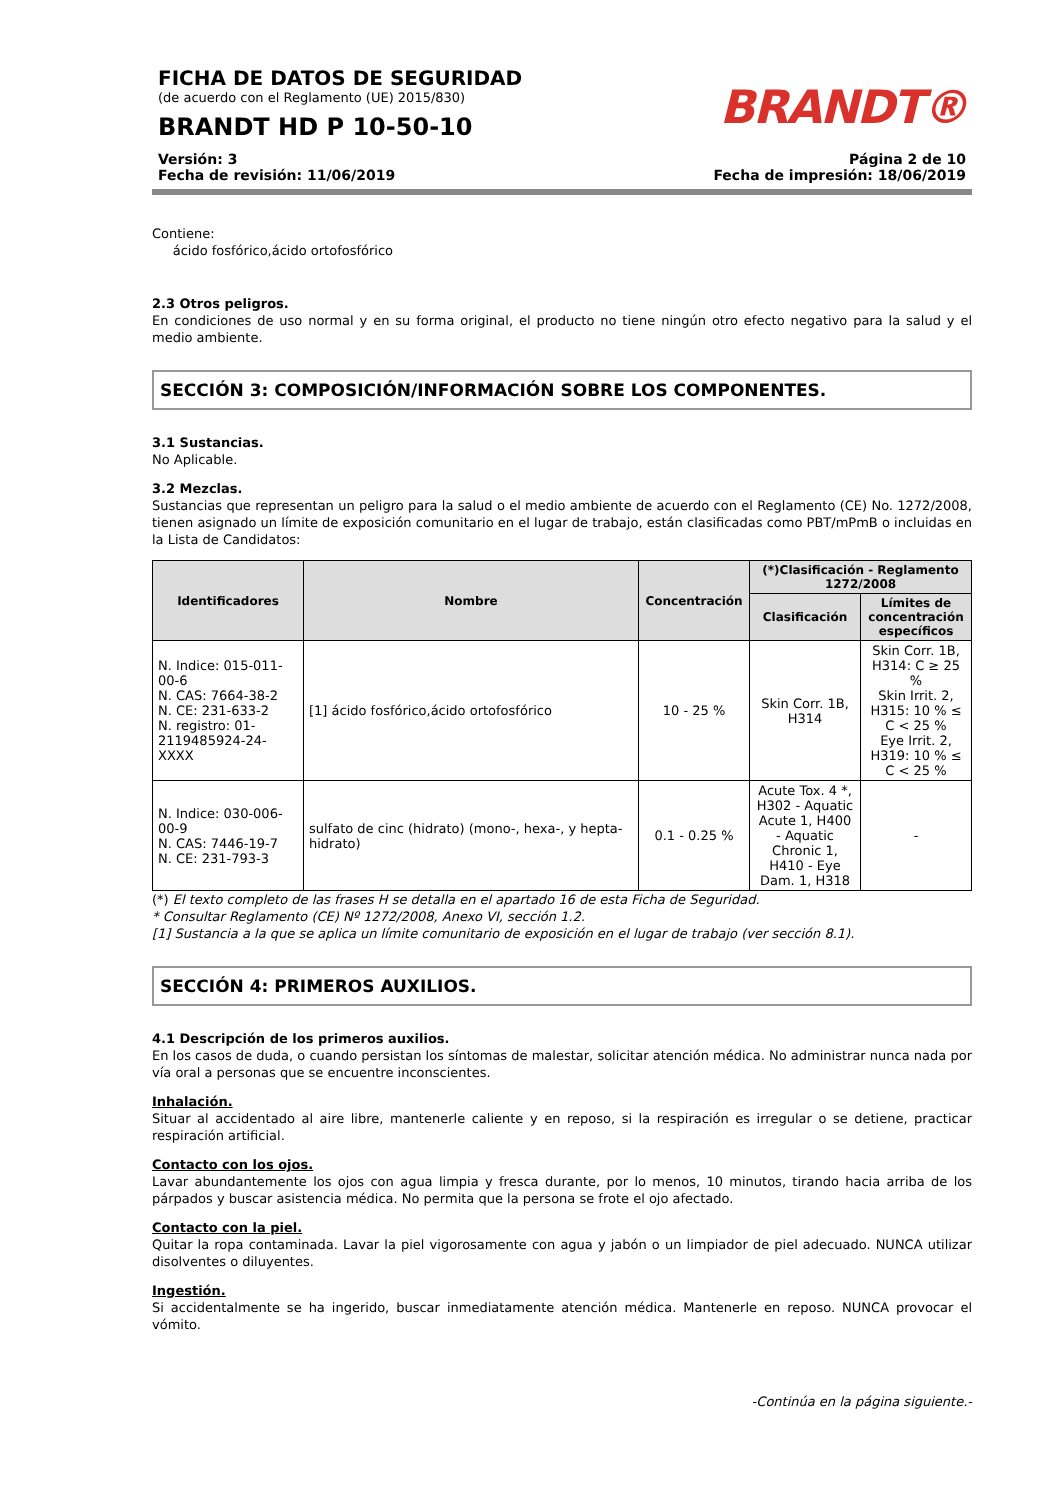FICHA DE DATOS DE SEGURIDAD
(de acuerdo con el Reglamento (UE) 2015/830)
BRANDT HD P 10-50-10
BRANDT®
Versión: 3
Fecha de revisión: 11/06/2019
Página 2 de 10
Fecha de impresión: 18/06/2019
Contiene:
ácido fosfórico,ácido ortofosfórico
2.3 Otros peligros.
En condiciones de uso normal y en su forma original, el producto no tiene ningún otro efecto negativo para la salud y el medio ambiente.
SECCIÓN 3: COMPOSICIÓN/INFORMACIÓN SOBRE LOS COMPONENTES.
3.1 Sustancias.
No Aplicable.
3.2 Mezclas.
Sustancias que representan un peligro para la salud o el medio ambiente de acuerdo con el Reglamento (CE) No. 1272/2008, tienen asignado un límite de exposición comunitario en el lugar de trabajo, están clasificadas como PBT/mPmB o incluidas en la Lista de Candidatos:
| Identificadores | Nombre | Concentración | (*)Clasificación - Reglamento 1272/2008 | |
| --- | --- | --- | --- | --- |
| | | | Clasificación | Límites de concentración específicos |
| N. Indice: 015-011-00-6 N. CAS: 7664-38-2 N. CE: 231-633-2 N. registro: 01-2119485924-24-XXXX | [1] ácido fosfórico,ácido ortofosfórico | 10 - 25 % | Skin Corr. 1B, H314 | Skin Corr. 1B, H314: C ≥ 25 % Skin Irrit. 2, H315: 10 % ≤ C < 25 % Eye Irrit. 2, H319: 10 % ≤ C < 25 % |
| N. Indice: 030-006-00-9 N. CAS: 7446-19-7 N. CE: 231-793-3 | sulfato de cinc (hidrato) (mono-, hexa-, y hepta-hidrato) | 0.1 - 0.25 % | Acute Tox. 4 *, H302 - Aquatic Acute 1, H400 - Aquatic Chronic 1, H410 - Eye Dam. 1, H318 | - |
(*) El texto completo de las frases H se detalla en el apartado 16 de esta Ficha de Seguridad.
* Consultar Reglamento (CE) Nº 1272/2008, Anexo VI, sección 1.2.
[1] Sustancia a la que se aplica un límite comunitario de exposición en el lugar de trabajo (ver sección 8.1).
SECCIÓN 4: PRIMEROS AUXILIOS.
4.1 Descripción de los primeros auxilios.
En los casos de duda, o cuando persistan los síntomas de malestar, solicitar atención médica. No administrar nunca nada por vía oral a personas que se encuentre inconscientes.
Inhalación.
Situar al accidentado al aire libre, mantenerle caliente y en reposo, si la respiración es irregular o se detiene, practicar respiración artificial.
Contacto con los ojos.
Lavar abundantemente los ojos con agua limpia y fresca durante, por lo menos, 10 minutos, tirando hacia arriba de los párpados y buscar asistencia médica. No permita que la persona se frote el ojo afectado.
Contacto con la piel.
Quitar la ropa contaminada. Lavar la piel vigorosamente con agua y jabón o un limpiador de piel adecuado. NUNCA utilizar disolventes o diluyentes.
Ingestión.
Si accidentalmente se ha ingerido, buscar inmediatamente atención médica. Mantenerle en reposo. NUNCA provocar el vómito.
-Continúa en la página siguiente.-